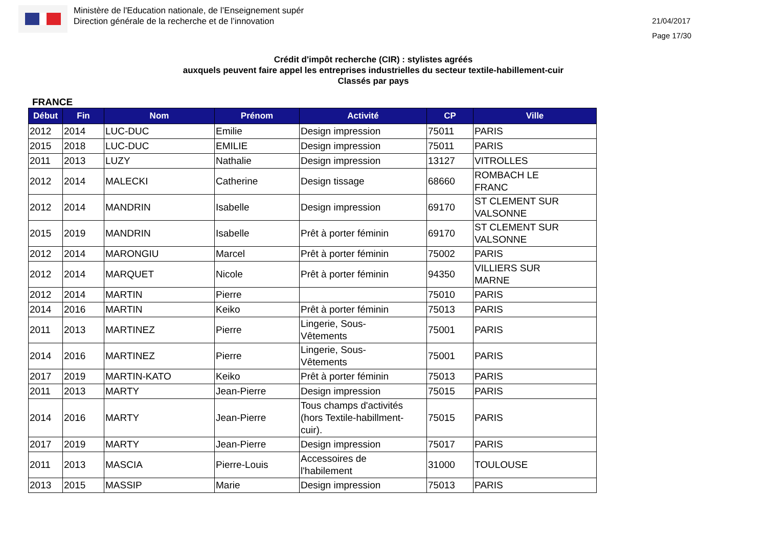Ministère de l'Education nationale, de l’Enseignement supér
Direction générale de la recherche et de l’innovation
21/04/2017
Page 17/30
Crédit d'impôt recherche (CIR) : stylistes agréés
auxquels peuvent faire appel les entreprises industrielles du secteur textile-habillement-cuir
Classés par pays
FRANCE
| Début | Fin | Nom | Prénom | Activité | CP | Ville |
| --- | --- | --- | --- | --- | --- | --- |
| 2012 | 2014 | LUC-DUC | Emilie | Design impression | 75011 | PARIS |
| 2015 | 2018 | LUC-DUC | EMILIE | Design impression | 75011 | PARIS |
| 2011 | 2013 | LUZY | Nathalie | Design impression | 13127 | VITROLLES |
| 2012 | 2014 | MALECKI | Catherine | Design tissage | 68660 | ROMBACH LE FRANC |
| 2012 | 2014 | MANDRIN | Isabelle | Design impression | 69170 | ST CLEMENT SUR VALSONNE |
| 2015 | 2019 | MANDRIN | Isabelle | Prêt à porter féminin | 69170 | ST CLEMENT SUR VALSONNE |
| 2012 | 2014 | MARONGIU | Marcel | Prêt à porter féminin | 75002 | PARIS |
| 2012 | 2014 | MARQUET | Nicole | Prêt à porter féminin | 94350 | VILLIERS SUR MARNE |
| 2012 | 2014 | MARTIN | Pierre | | 75010 | PARIS |
| 2014 | 2016 | MARTIN | Keiko | Prêt à porter féminin | 75013 | PARIS |
| 2011 | 2013 | MARTINEZ | Pierre | Lingerie, Sous- Vêtements | 75001 | PARIS |
| 2014 | 2016 | MARTINEZ | Pierre | Lingerie, Sous- Vêtements | 75001 | PARIS |
| 2017 | 2019 | MARTIN-KATO | Keiko | Prêt à porter féminin | 75013 | PARIS |
| 2011 | 2013 | MARTY | Jean-Pierre | Design impression | 75015 | PARIS |
| 2014 | 2016 | MARTY | Jean-Pierre | Tous champs d'activités (hors Textile-habillment- cuir). | 75015 | PARIS |
| 2017 | 2019 | MARTY | Jean-Pierre | Design impression | 75017 | PARIS |
| 2011 | 2013 | MASCIA | Pierre-Louis | Accessoires de l'habilement | 31000 | TOULOUSE |
| 2013 | 2015 | MASSIP | Marie | Design impression | 75013 | PARIS |